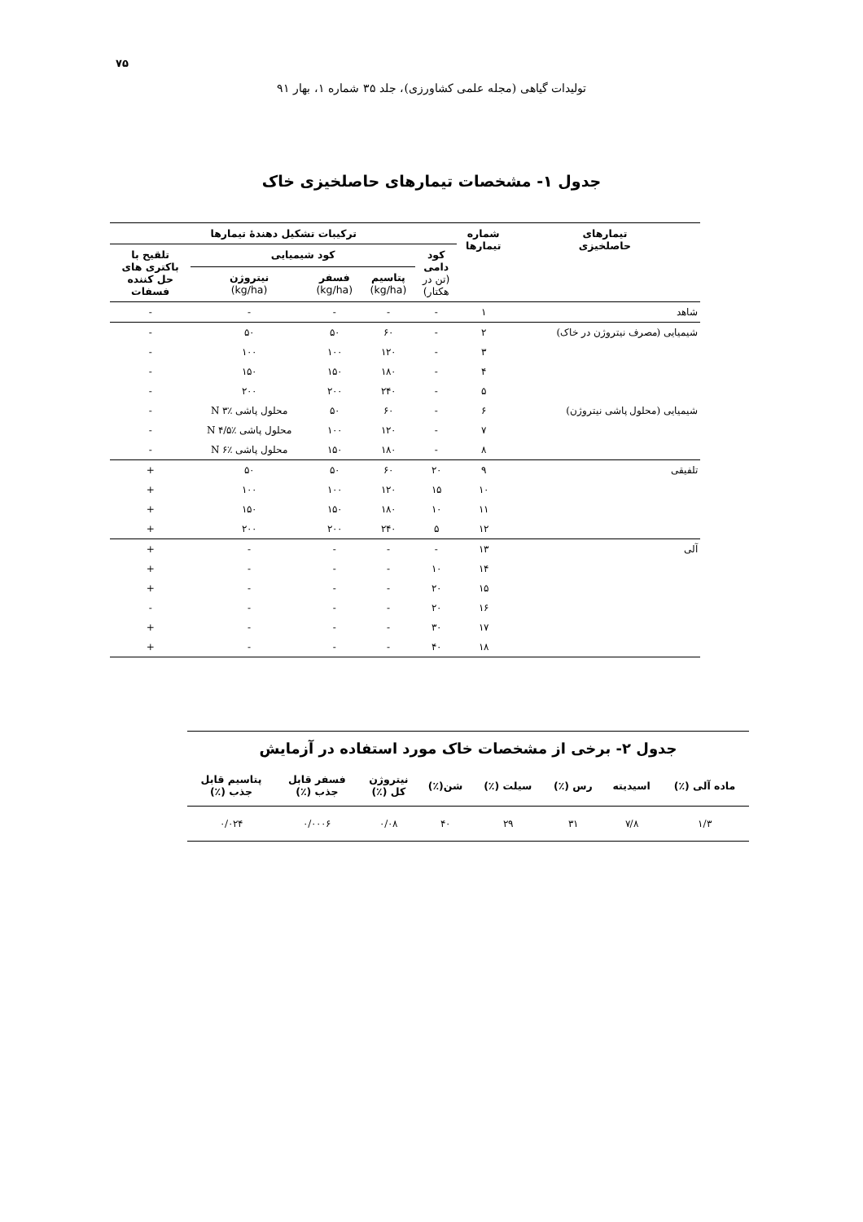۷۵
تولیدات گیاهی (مجله علمی کشاورزی)، جلد ۳۵ شماره ۱، بهار ۹۱
جدول ۱- مشخصات تیمارهای حاصلخیزی خاک
| تیمارهای حاصلخیزی | شماره تیمارها | ترکیبات تشکیل دهندهٔ تیمارها | | | | |
| --- | --- | --- | --- | --- | --- | --- |
| | | کود دامی (تن در هکتار) | کود شیمیایی | | | تلقیح با باکتری های حل کننده فسفات |
| | | | پتاسیم (kg/ha) | فسفر (kg/ha) | نیتروژن (kg/ha) | |
| شاهد | ۱ | - | - | - | - | - |
| شیمیایی (مصرف نیتروژن در خاک) | ۲ | - | ۶۰ | ۵۰ | ۵۰ | - |
| | ۳ | - | ۱۲۰ | ۱۰۰ | ۱۰۰ | - |
| | ۴ | - | ۱۸۰ | ۱۵۰ | ۱۵۰ | - |
| | ۵ | - | ۲۴۰ | ۲۰۰ | ۲۰۰ | - |
| شیمیایی (محلول پاشی نیتروژن) | ۶ | - | ۶۰ | ۵۰ | محلول پاشی ٪۳ N | - |
| | ۷ | - | ۱۲۰ | ۱۰۰ | محلول پاشی ٪۴/۵ N | - |
| | ۸ | - | ۱۸۰ | ۱۵۰ | محلول پاشی ٪۶ N | - |
| تلفیقی | ۹ | ۲۰ | ۶۰ | ۵۰ | ۵۰ | + |
| | ۱۰ | ۱۵ | ۱۲۰ | ۱۰۰ | ۱۰۰ | + |
| | ۱۱ | ۱۰ | ۱۸۰ | ۱۵۰ | ۱۵۰ | + |
| | ۱۲ | ۵ | ۲۴۰ | ۲۰۰ | ۲۰۰ | + |
| آلی | ۱۳ | - | - | - | - | + |
| | ۱۴ | ۱۰ | - | - | - | + |
| | ۱۵ | ۲۰ | - | - | - | + |
| | ۱۶ | ۲۰ | - | - | - | - |
| | ۱۷ | ۳۰ | - | - | - | + |
| | ۱۸ | ۴۰ | - | - | - | + |
جدول ۲- برخی از مشخصات خاک مورد استفاده در آزمایش
| ماده آلی (٪) | اسیدیته | رس (٪) | سیلت (٪) | شن(٪) | نیتروژن کل (٪) | فسفر قابل جذب (٪) | پتاسیم قابل جذب (٪) |
| --- | --- | --- | --- | --- | --- | --- | --- |
| ۱/۳ | ۷/۸ | ۳۱ | ۲۹ | ۴۰ | ۰/۰۸ | ۰/۰۰۰۶ | ۰/۰۲۴ |